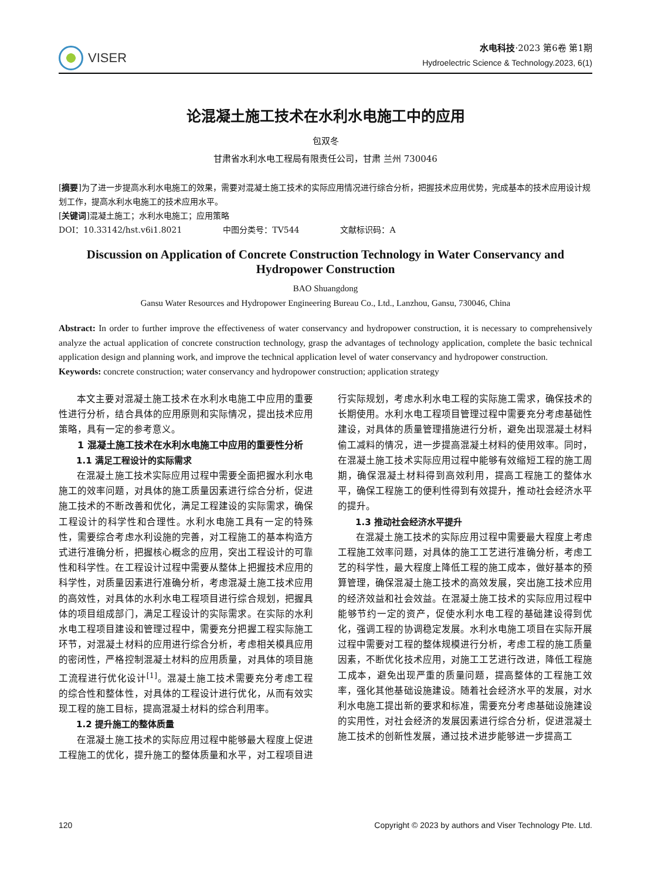VISER
水电科技·2023 第6卷 第1期
Hydroelectric Science & Technology.2023, 6(1)
论混凝土施工技术在水利水电施工中的应用
包双冬
甘肃省水利水电工程局有限责任公司，甘肃 兰州 730046
[摘要]为了进一步提高水利水电施工的效果，需要对混凝土施工技术的实际应用情况进行综合分析，把握技术应用优势，完成基本的技术应用设计规划工作，提高水利水电施工的技术应用水平。
[关键词]混凝土施工；水利水电施工；应用策略
DOI：10.33142/hst.v6i1.8021 中图分类号：TV544 文献标识码：A
Discussion on Application of Concrete Construction Technology in Water Conservancy and Hydropower Construction
BAO Shuangdong
Gansu Water Resources and Hydropower Engineering Bureau Co., Ltd., Lanzhou, Gansu, 730046, China
Abstract: In order to further improve the effectiveness of water conservancy and hydropower construction, it is necessary to comprehensively analyze the actual application of concrete construction technology, grasp the advantages of technology application, complete the basic technical application design and planning work, and improve the technical application level of water conservancy and hydropower construction.
Keywords: concrete construction; water conservancy and hydropower construction; application strategy
本文主要对混凝土施工技术在水利水电施工中应用的重要性进行分析，结合具体的应用原则和实际情况，提出技术应用策略，具有一定的参考意义。
1 混凝土施工技术在水利水电施工中应用的重要性分析
1.1 满足工程设计的实际需求
在混凝土施工技术实际应用过程中需要全面把握水利水电施工的效率问题，对具体的施工质量因素进行综合分析，促进施工技术的不断改善和优化，满足工程建设的实际需求，确保工程设计的科学性和合理性。水利水电施工具有一定的特殊性，需要综合考虑水利设施的完善，对工程施工的基本构造方式进行准确分析，把握核心概念的应用，突出工程设计的可靠性和科学性。在工程设计过程中需要从整体上把握技术应用的科学性，对质量因素进行准确分析，考虑混凝土施工技术应用的高效性，对具体的水利水电工程项目进行综合规划，把握具体的项目组成部门，满足工程设计的实际需求。在实际的水利水电工程项目建设和管理过程中，需要充分把握工程实际施工环节，对混凝土材料的应用进行综合分析，考虑相关模具应用的密闭性，严格控制混凝土材料的应用质量，对具体的项目施工流程进行优化设计<sup>[1]</sup>。混凝土施工技术需要充分考虑工程的综合性和整体性，对具体的工程设计进行优化，从而有效实现工程的施工目标，提高混凝土材料的综合利用率。
1.2 提升施工的整体质量
在混凝土施工技术的实际应用过程中能够最大程度上促进工程施工的优化，提升施工的整体质量和水平，对工程项目进行实际规划，考虑水利水电工程的实际施工需求，确保技术的长期使用。水利水电工程项目管理过程中需要充分考虑基础性建设，对具体的质量管理措施进行分析，避免出现混凝土材料偷工减料的情况，进一步提高混凝土材料的使用效率。同时，在混凝土施工技术实际应用过程中能够有效缩短工程的施工周期，确保混凝土材料得到高效利用，提高工程施工的整体水平，确保工程施工的便利性得到有效提升，推动社会经济水平的提升。
1.3 推动社会经济水平提升
在混凝土施工技术的实际应用过程中需要最大程度上考虑工程施工效率问题，对具体的施工工艺进行准确分析，考虑工艺的科学性，最大程度上降低工程的施工成本，做好基本的预算管理，确保混凝土施工技术的高效发展，突出施工技术应用的经济效益和社会效益。在混凝土施工技术的实际应用过程中能够节约一定的资产，促使水利水电工程的基础建设得到优化，强调工程的协调稳定发展。水利水电施工项目在实际开展过程中需要对工程的整体规模进行分析，考虑工程的施工质量因素，不断优化技术应用，对施工工艺进行改进，降低工程施工成本，避免出现严重的质量问题，提高整体的工程施工效率，强化其他基础设施建设。随着社会经济水平的发展，对水利水电施工提出新的要求和标准，需要充分考虑基础设施建设的实用性，对社会经济的发展因素进行综合分析，促进混凝土施工技术的创新性发展，通过技术进步能够进一步提高工
120 Copyright © 2023 by authors and Viser Technology Pte. Ltd.